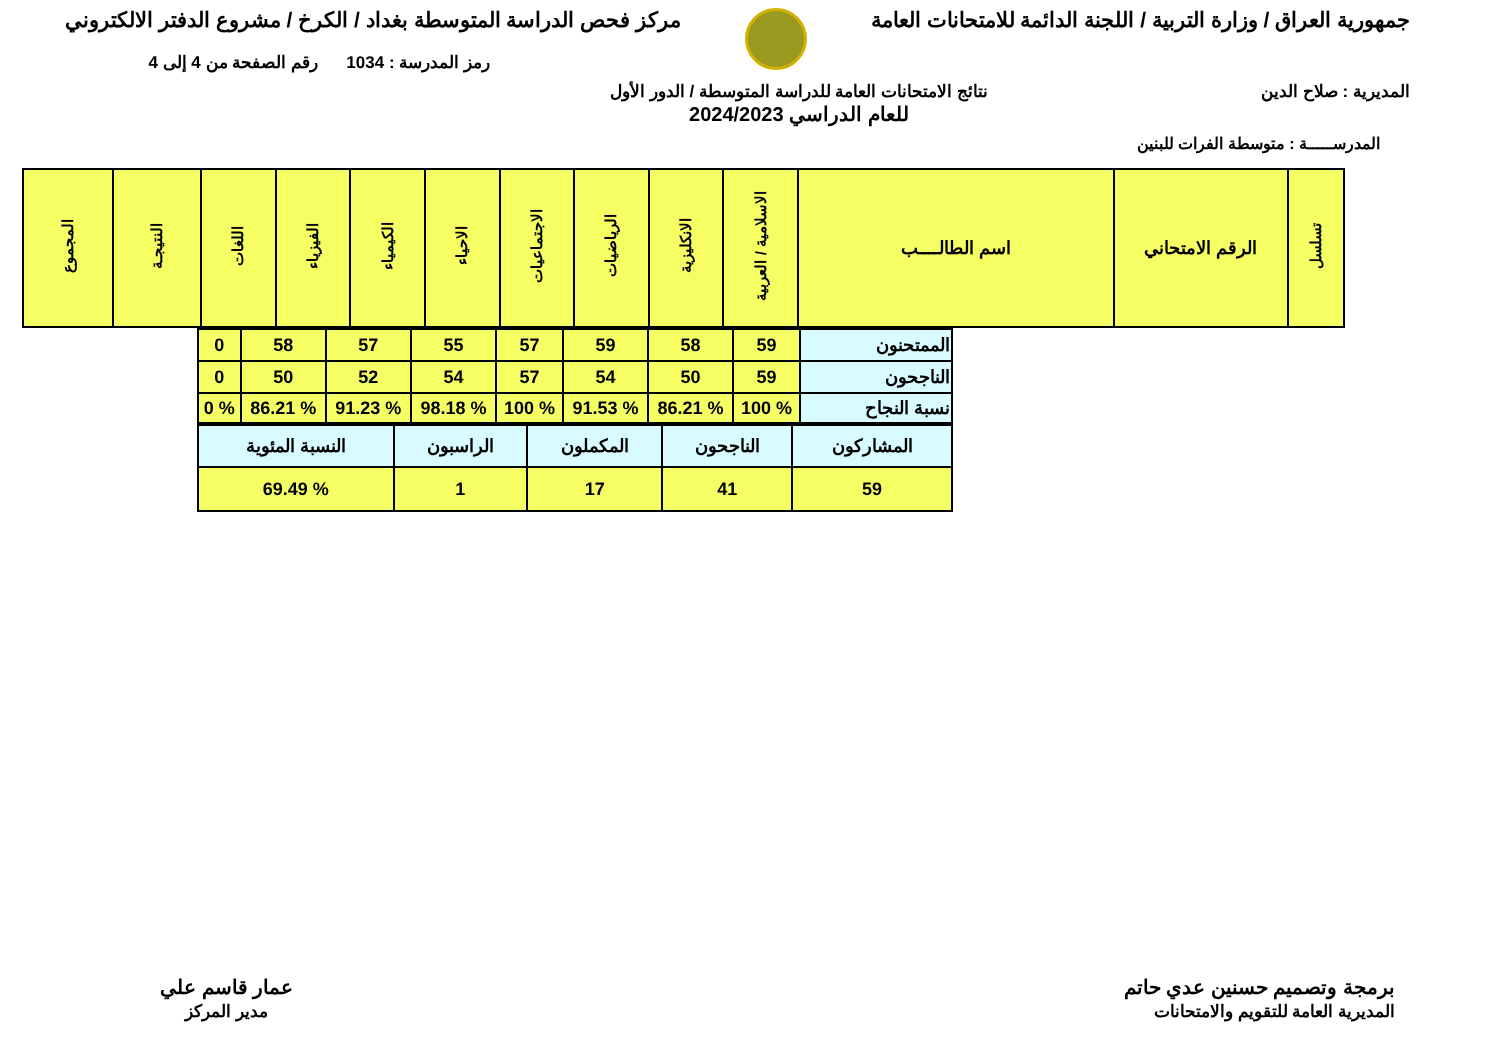جمهورية العراق / وزارة التربية / اللجنة الدائمة للامتحانات العامة
مركز فحص الدراسة المتوسطة بغداد / الكرخ / مشروع الدفتر الالكتروني
رمز المدرسة : 1034 رقم الصفحة من 4 إلى 4
المديرية : صلاح الدين نتائج الامتحانات العامة للدراسة المتوسطة / الدور الأول
للعام الدراسي 2024/2023
المدرســـــة : متوسطة الفرات للبنين
| تسلسل | الرقم الامتحاني | اسم الطالــــب | الاسلامية / العربية | الانكليزية | الرياضيات | الاجتماعيات | الاحياء | الكيمياء | الفيزياء | اللغات | النتيجـة | المجموع |
| --- | --- | --- | --- | --- | --- | --- | --- | --- | --- | --- | --- | --- |
| الممتحنون | 59 | 58 | 59 | 57 | 55 | 57 | 58 | 0 |
| الناجحون | 59 | 50 | 54 | 57 | 54 | 52 | 50 | 0 |
| نسبة النجاح | % 100 | % 86.21 | % 91.53 | % 100 | % 98.18 | % 91.23 | % 86.21 | % 0 |
| المشاركون | الناجحون | المكملون | الراسبون | النسبة المئوية |
| 59 | 41 | 17 | 1 | % 69.49 |
برمجة وتصميم حسنين عدي حاتم
المديرية العامة للتقويم والامتحانات
عمار قاسم علي
مدير المركز